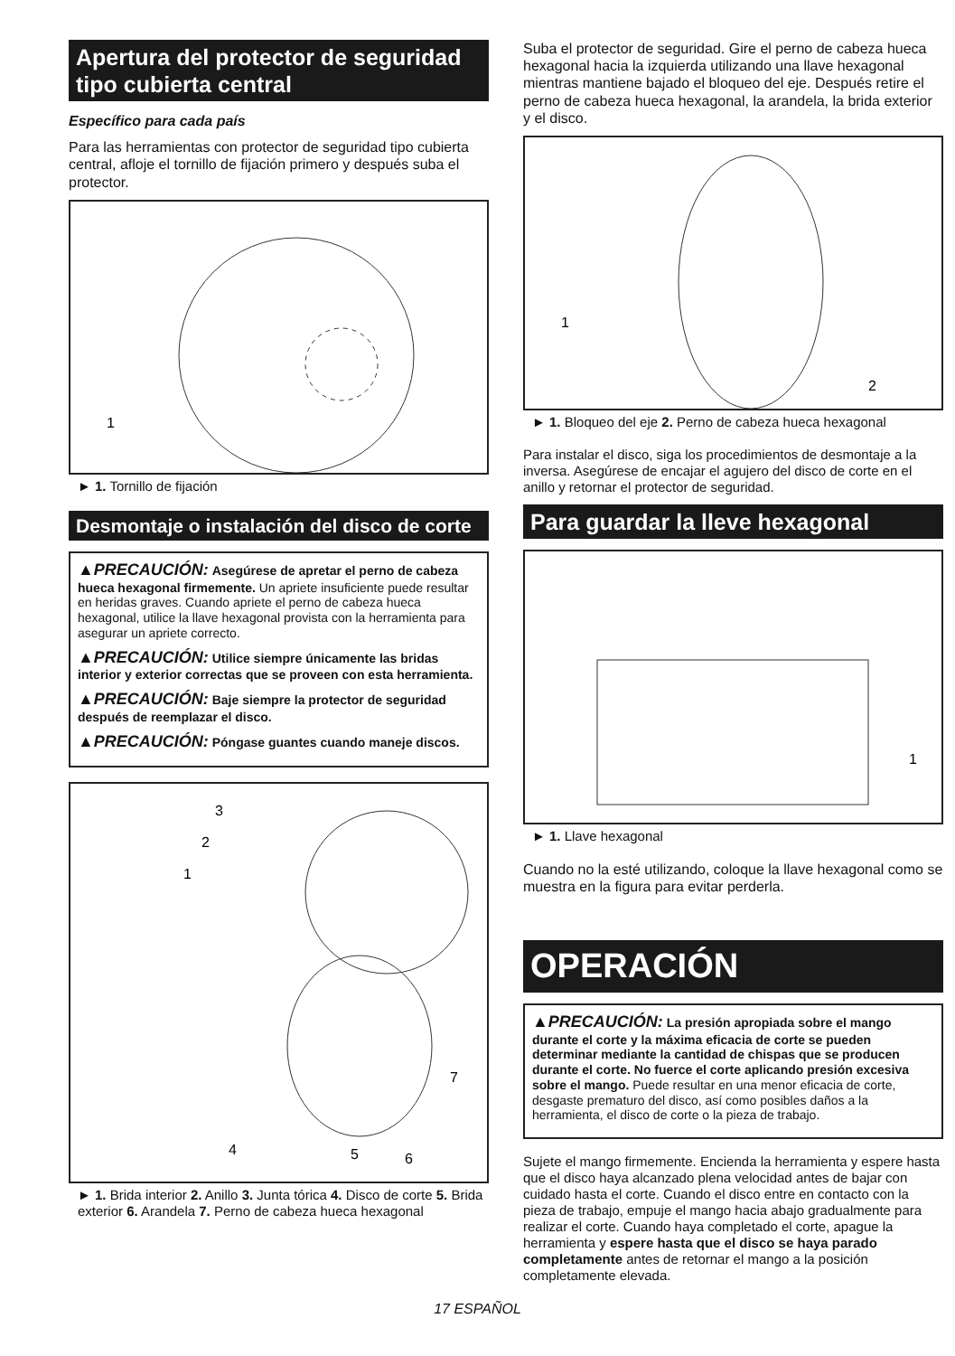Apertura del protector de seguridad tipo cubierta central
Específico para cada país
Para las herramientas con protector de seguridad tipo cubierta central, afloje el tornillo de fijación primero y después suba el protector.
1
► 1. Tornillo de fijación
Desmontaje o instalación del disco de corte
▲PRECAUCIÓN: Asegúrese de apretar el perno de cabeza hueca hexagonal firmemente. Un apriete insuficiente puede resultar en heridas graves. Cuando apriete el perno de cabeza hueca hexagonal, utilice la llave hexagonal provista con la herramienta para asegurar un apriete correcto.
▲PRECAUCIÓN: Utilice siempre únicamente las bridas interior y exterior correctas que se proveen con esta herramienta.
▲PRECAUCIÓN: Baje siempre la protector de seguridad después de reemplazar el disco.
▲PRECAUCIÓN: Póngase guantes cuando maneje discos.
3
2
1
4
5
6
7
► 1. Brida interior 2. Anillo 3. Junta tórica 4. Disco de corte 5. Brida exterior 6. Arandela 7. Perno de cabeza hueca hexagonal
Suba el protector de seguridad. Gire el perno de cabeza hueca hexagonal hacia la izquierda utilizando una llave hexagonal mientras mantiene bajado el bloqueo del eje. Después retire el perno de cabeza hueca hexagonal, la arandela, la brida exterior y el disco.
1
2
► 1. Bloqueo del eje 2. Perno de cabeza hueca hexagonal
Para instalar el disco, siga los procedimientos de desmontaje a la inversa. Asegúrese de encajar el agujero del disco de corte en el anillo y retornar el protector de seguridad.
Para guardar la lleve hexagonal
1
► 1. Llave hexagonal
Cuando no la esté utilizando, coloque la llave hexagonal como se muestra en la figura para evitar perderla.
OPERACIÓN
▲PRECAUCIÓN: La presión apropiada sobre el mango durante el corte y la máxima eficacia de corte se pueden determinar mediante la cantidad de chispas que se producen durante el corte. No fuerce el corte aplicando presión excesiva sobre el mango. Puede resultar en una menor eficacia de corte, desgaste prematuro del disco, así como posibles daños a la herramienta, el disco de corte o la pieza de trabajo.
Sujete el mango firmemente. Encienda la herramienta y espere hasta que el disco haya alcanzado plena velocidad antes de bajar con cuidado hasta el corte. Cuando el disco entre en contacto con la pieza de trabajo, empuje el mango hacia abajo gradualmente para realizar el corte. Cuando haya completado el corte, apague la herramienta y espere hasta que el disco se haya parado completamente antes de retornar el mango a la posición completamente elevada.
17 ESPAÑOL